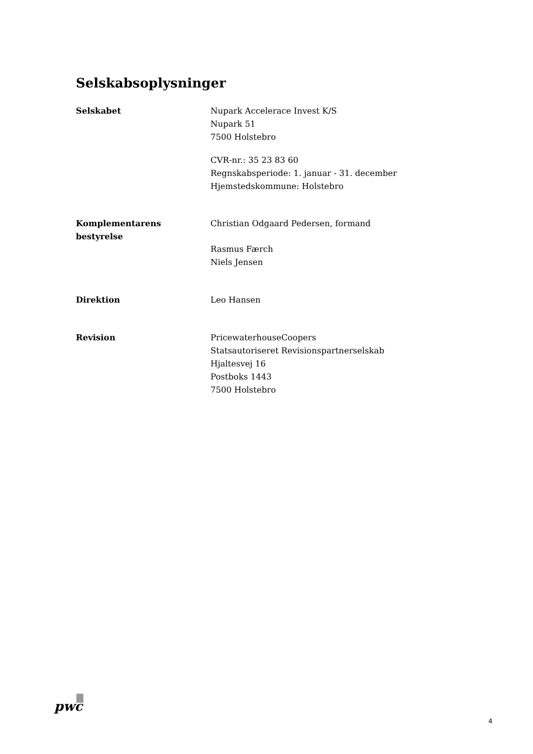Selskabsoplysninger
Selskabet Nupark Accelerace Invest K/S
Nupark 51
7500 Holstebro
CVR-nr.: 35 23 83 60
Regnskabsperiode: 1. januar - 31. december
Hjemstedskommune: Holstebro
Komplementarens
bestyrelse
Christian Odgaard Pedersen, formand
Rasmus Færch
Niels Jensen
Direktion Leo Hansen
Revision PricewaterhouseCoopers
Statsautoriseret Revisionspartnerselskab
Hjaltesvej 16
Postboks 1443
7500 Holstebro
pwc
4